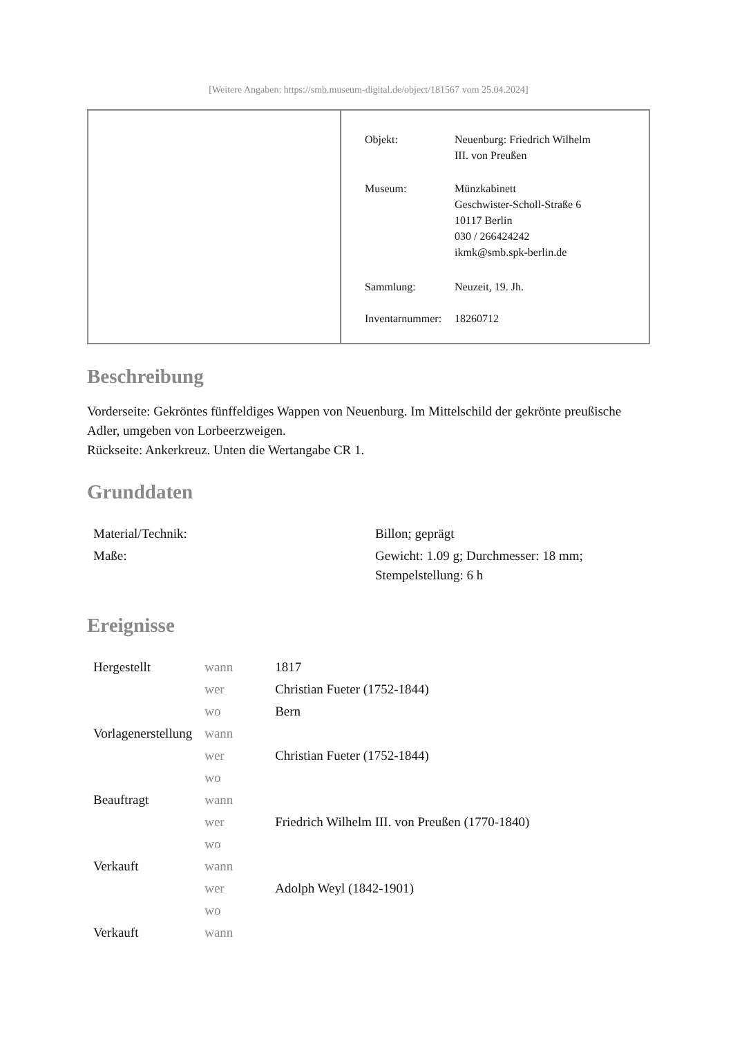[Weitere Angaben: https://smb.museum-digital.de/object/181567 vom 25.04.2024]
| Objekt: | Neuenburg: Friedrich Wilhelm III. von Preußen |
| Museum: | Münzkabinett Geschwister-Scholl-Straße 6 10117 Berlin 030 / 266424242 ikmk@smb.spk-berlin.de |
| Sammlung: | Neuzeit, 19. Jh. |
| Inventarnummer: | 18260712 |
Beschreibung
Vorderseite: Gekröntes fünffeldiges Wappen von Neuenburg. Im Mittelschild der gekrönte preußische Adler, umgeben von Lorbeerzweigen.
Rückseite: Ankerkreuz. Unten die Wertangabe CR 1.
Grunddaten
| Material/Technik: | Billon; geprägt |
| Maße: | Gewicht: 1.09 g; Durchmesser: 18 mm; Stempelstellung: 6 h |
Ereignisse
| Hergestellt | wann | 1817 |
| | wer | Christian Fueter (1752-1844) |
| | wo | Bern |
| Vorlagenerstellung | wann | |
| | wer | Christian Fueter (1752-1844) |
| | wo | |
| Beauftragt | wann | |
| | wer | Friedrich Wilhelm III. von Preußen (1770-1840) |
| | wo | |
| Verkauft | wann | |
| | wer | Adolph Weyl (1842-1901) |
| | wo | |
| Verkauft | wann | |